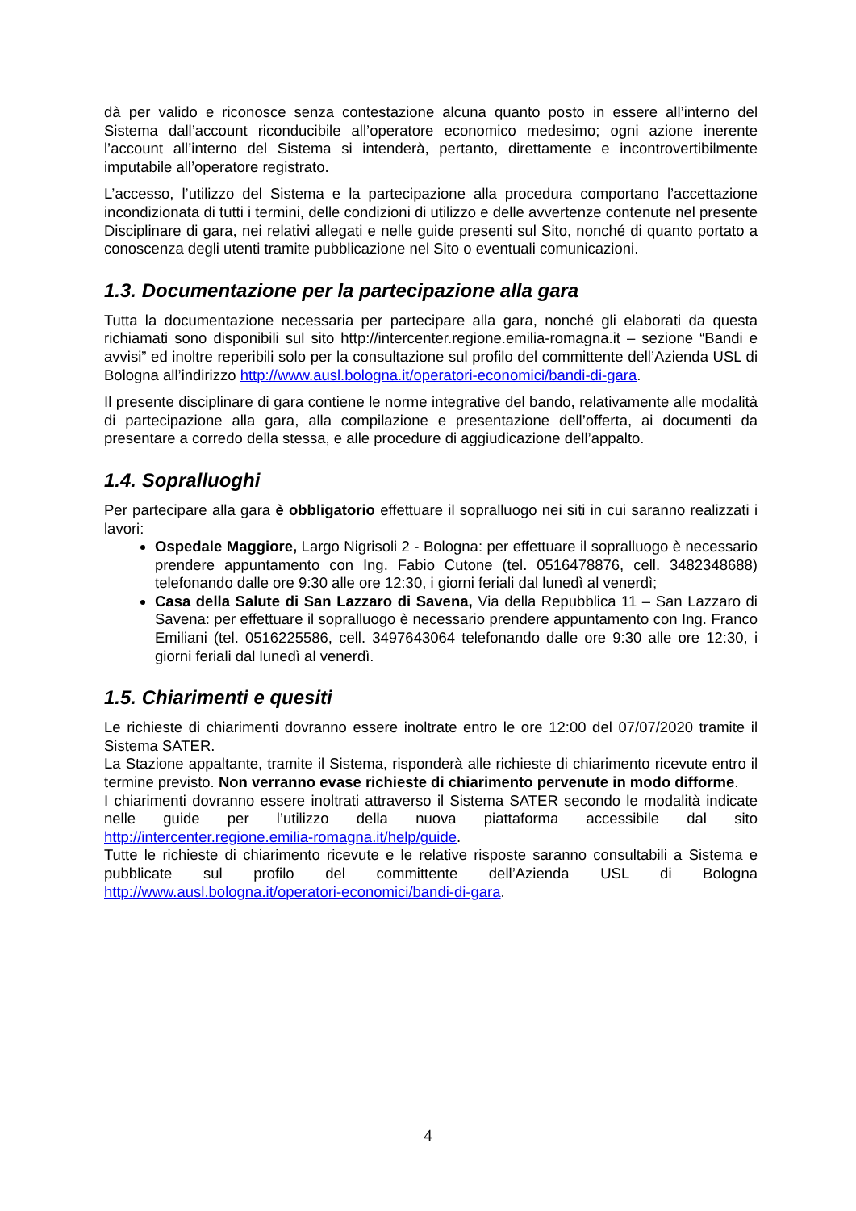dà per valido e riconosce senza contestazione alcuna quanto posto in essere all’interno del Sistema dall’account riconducibile all’operatore economico medesimo; ogni azione inerente l’account all’interno del Sistema si intenderà, pertanto, direttamente e incontrovertibilmente imputabile all’operatore registrato.
L’accesso, l’utilizzo del Sistema e la partecipazione alla procedura comportano l’accettazione incondizionata di tutti i termini, delle condizioni di utilizzo e delle avvertenze contenute nel presente Disciplinare di gara, nei relativi allegati e nelle guide presenti sul Sito, nonché di quanto portato a conoscenza degli utenti tramite pubblicazione nel Sito o eventuali comunicazioni.
1.3. Documentazione per la partecipazione alla gara
Tutta la documentazione necessaria per partecipare alla gara, nonché gli elaborati da questa richiamati sono disponibili sul sito http://intercenter.regione.emilia-romagna.it – sezione “Bandi e avvisi” ed inoltre reperibili solo per la consultazione sul profilo del committente dell’Azienda USL di Bologna all’indirizzo http://www.ausl.bologna.it/operatori-economici/bandi-di-gara.
Il presente disciplinare di gara contiene le norme integrative del bando, relativamente alle modalità di partecipazione alla gara, alla compilazione e presentazione dell’offerta, ai documenti da presentare a corredo della stessa, e alle procedure di aggiudicazione dell’appalto.
1.4. Sopralluoghi
Per partecipare alla gara è obbligatorio effettuare il sopralluogo nei siti in cui saranno realizzati i lavori:
Ospedale Maggiore, Largo Nigrisoli 2 - Bologna: per effettuare il sopralluogo è necessario prendere appuntamento con Ing. Fabio Cutone (tel. 0516478876, cell. 3482348688) telefonando dalle ore 9:30 alle ore 12:30, i giorni feriali dal lunedì al venerdì;
Casa della Salute di San Lazzaro di Savena, Via della Repubblica 11 – San Lazzaro di Savena: per effettuare il sopralluogo è necessario prendere appuntamento con Ing. Franco Emiliani (tel. 0516225586, cell. 3497643064 telefonando dalle ore 9:30 alle ore 12:30, i giorni feriali dal lunedì al venerdì.
1.5. Chiarimenti e quesiti
Le richieste di chiarimenti dovranno essere inoltrate entro le ore 12:00 del 07/07/2020 tramite il Sistema SATER.
La Stazione appaltante, tramite il Sistema, risponderà alle richieste di chiarimento ricevute entro il termine previsto. Non verranno evase richieste di chiarimento pervenute in modo difforme.
I chiarimenti dovranno essere inoltrati attraverso il Sistema SATER secondo le modalità indicate nelle guide per l’utilizzo della nuova piattaforma accessibile dal sito http://intercenter.regione.emilia-romagna.it/help/guide.
Tutte le richieste di chiarimento ricevute e le relative risposte saranno consultabili a Sistema e pubblicate sul profilo del committente dell’Azienda USL di Bologna http://www.ausl.bologna.it/operatori-economici/bandi-di-gara.
4